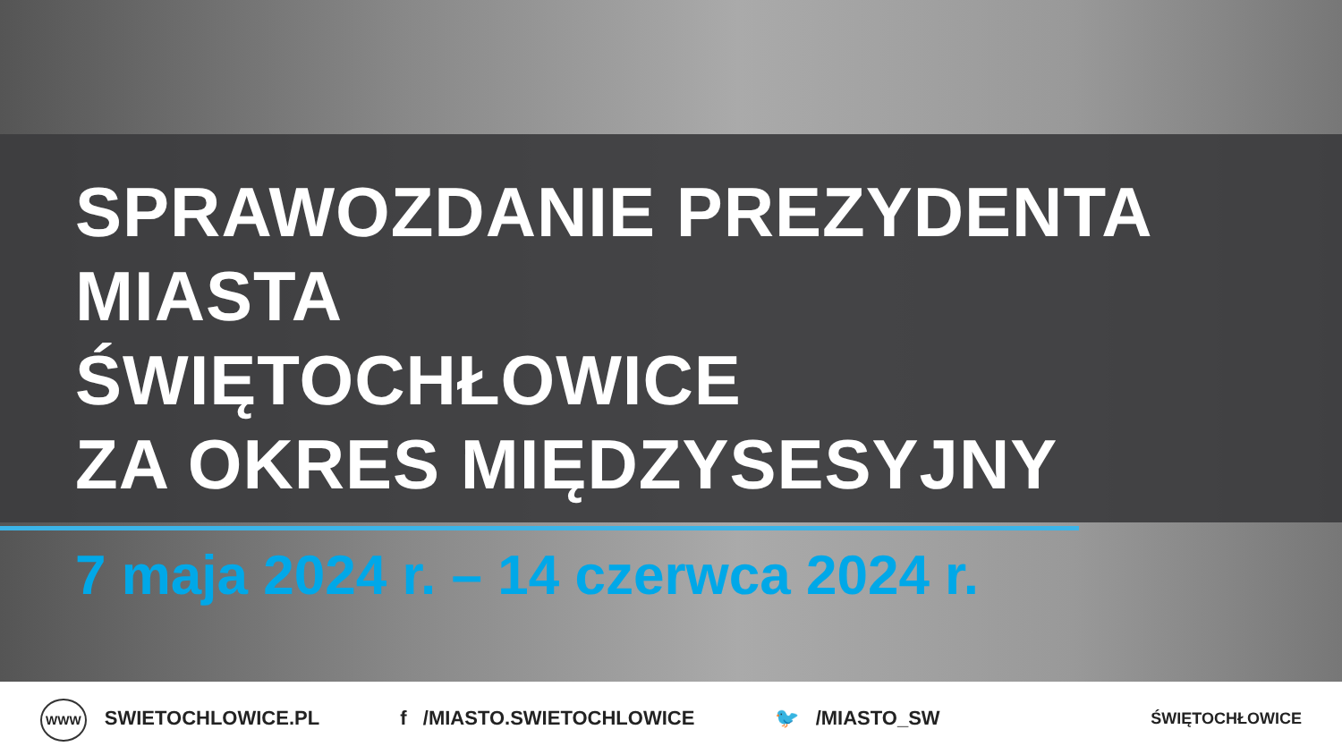SPRAWOZDANIE PREZYDENTA MIASTA
ŚWIĘTOCHŁOWICE
ZA OKRES MIĘDZYSESYJNY
7 maja 2024 r. – 14 czerwca 2024 r.
WWW SWIETOCHLOWICE.PL f /MIASTO.SWIETOCHLOWICE 🐦 /MIASTO_SW
ŚWIĘTOCHŁOWICE